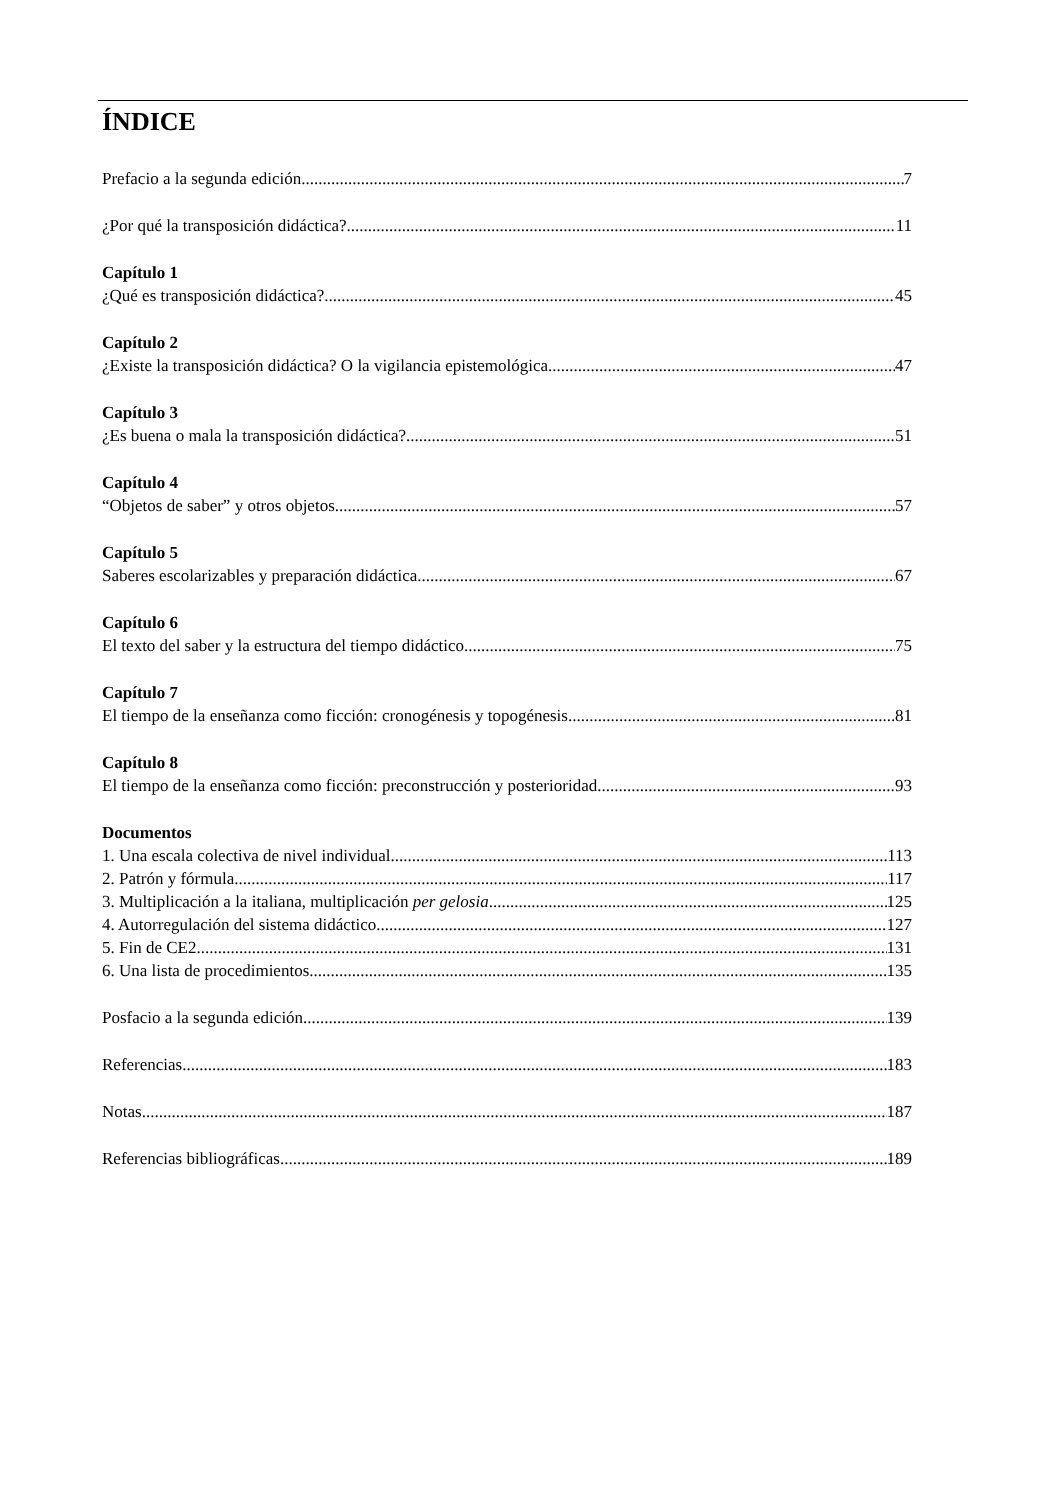ÍNDICE
Prefacio a la segunda edición 7
¿Por qué la transposición didáctica? 11
Capítulo 1
¿Qué es transposición didáctica? 45
Capítulo 2
¿Existe la transposición didáctica? O la vigilancia epistemológica 47
Capítulo 3
¿Es buena o mala la transposición didáctica? 51
Capítulo 4
“Objetos de saber” y otros objetos 57
Capítulo 5
Saberes escolarizables y preparación didáctica 67
Capítulo 6
El texto del saber y la estructura del tiempo didáctico 75
Capítulo 7
El tiempo de la enseñanza como ficción: cronogénesis y topogénesis 81
Capítulo 8
El tiempo de la enseñanza como ficción: preconstrucción y posterioridad 93
Documentos
1. Una escala colectiva de nivel individual 113
2. Patrón y fórmula 117
3. Multiplicación a la italiana, multiplicación per gelosia 125
4. Autorregulación del sistema didáctico 127
5. Fin de CE2 131
6. Una lista de procedimientos 135
Posfacio a la segunda edición 139
Referencias 183
Notas 187
Referencias bibliográficas 189